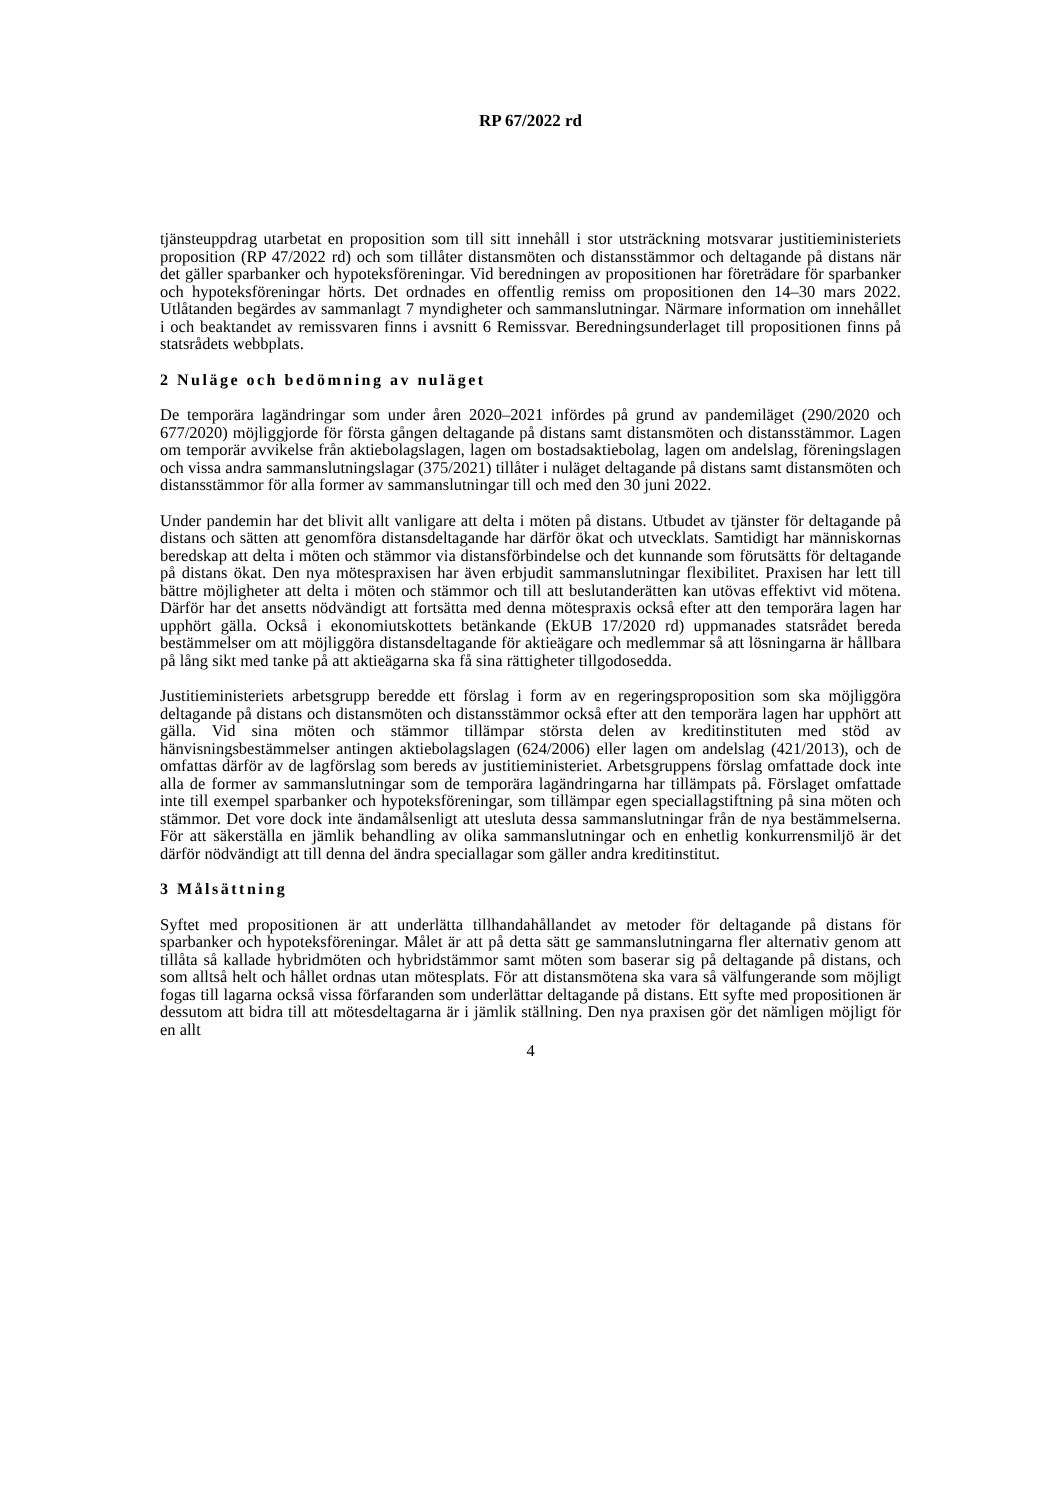RP 67/2022 rd
tjänsteuppdrag utarbetat en proposition som till sitt innehåll i stor utsträckning motsvarar justitieministeriets proposition (RP 47/2022 rd) och som tillåter distansmöten och distansstämmor och deltagande på distans när det gäller sparbanker och hypoteksföreningar. Vid beredningen av propositionen har företrädare för sparbanker och hypoteksföreningar hörts. Det ordnades en offentlig remiss om propositionen den 14–30 mars 2022. Utlåtanden begärdes av sammanlagt 7 myndigheter och sammanslutningar. Närmare information om innehållet i och beaktandet av remissvaren finns i avsnitt 6 Remissvar. Beredningsunderlaget till propositionen finns på statsrådets webbplats.
2 Nuläge och bedömning av nuläget
De temporära lagändringar som under åren 2020–2021 infördes på grund av pandemiläget (290/2020 och 677/2020) möjliggjorde för första gången deltagande på distans samt distansmöten och distansstämmor. Lagen om temporär avvikelse från aktiebolagslagen, lagen om bostadsaktiebolag, lagen om andelslag, föreningslagen och vissa andra sammanslutningslagar (375/2021) tillåter i nuläget deltagande på distans samt distansmöten och distansstämmor för alla former av sammanslutningar till och med den 30 juni 2022.
Under pandemin har det blivit allt vanligare att delta i möten på distans. Utbudet av tjänster för deltagande på distans och sätten att genomföra distansdeltagande har därför ökat och utvecklats. Samtidigt har människornas beredskap att delta i möten och stämmor via distansförbindelse och det kunnande som förutsätts för deltagande på distans ökat. Den nya mötespraxisen har även erbjudit sammanslutningar flexibilitet. Praxisen har lett till bättre möjligheter att delta i möten och stämmor och till att beslutanderätten kan utövas effektivt vid mötena. Därför har det ansetts nödvändigt att fortsätta med denna mötespraxis också efter att den temporära lagen har upphört gälla. Också i ekonomiutskottets betänkande (EkUB 17/2020 rd) uppmanades statsrådet bereda bestämmelser om att möjliggöra distansdeltagande för aktieägare och medlemmar så att lösningarna är hållbara på lång sikt med tanke på att aktieägarna ska få sina rättigheter tillgodosedda.
Justitieministeriets arbetsgrupp beredde ett förslag i form av en regeringsproposition som ska möjliggöra deltagande på distans och distansmöten och distansstämmor också efter att den temporära lagen har upphört att gälla. Vid sina möten och stämmor tillämpar största delen av kreditinstituten med stöd av hänvisningsbestämmelser antingen aktiebolagslagen (624/2006) eller lagen om andelslag (421/2013), och de omfattas därför av de lagförslag som bereds av justitieministeriet. Arbetsgruppens förslag omfattade dock inte alla de former av sammanslutningar som de temporära lagändringarna har tillämpats på. Förslaget omfattade inte till exempel sparbanker och hypoteksföreningar, som tillämpar egen speciallagstiftning på sina möten och stämmor. Det vore dock inte ändamålsenligt att utesluta dessa sammanslutningar från de nya bestämmelserna. För att säkerställa en jämlik behandling av olika sammanslutningar och en enhetlig konkurrensmiljö är det därför nödvändigt att till denna del ändra speciallagar som gäller andra kreditinstitut.
3 Målsättning
Syftet med propositionen är att underlätta tillhandahållandet av metoder för deltagande på distans för sparbanker och hypoteksföreningar. Målet är att på detta sätt ge sammanslutningarna fler alternativ genom att tillåta så kallade hybridmöten och hybridstämmor samt möten som baserar sig på deltagande på distans, och som alltså helt och hållet ordnas utan mötesplats. För att distansmötena ska vara så välfungerande som möjligt fogas till lagarna också vissa förfaranden som underlättar deltagande på distans. Ett syfte med propositionen är dessutom att bidra till att mötesdeltagarna är i jämlik ställning. Den nya praxisen gör det nämligen möjligt för en allt
4